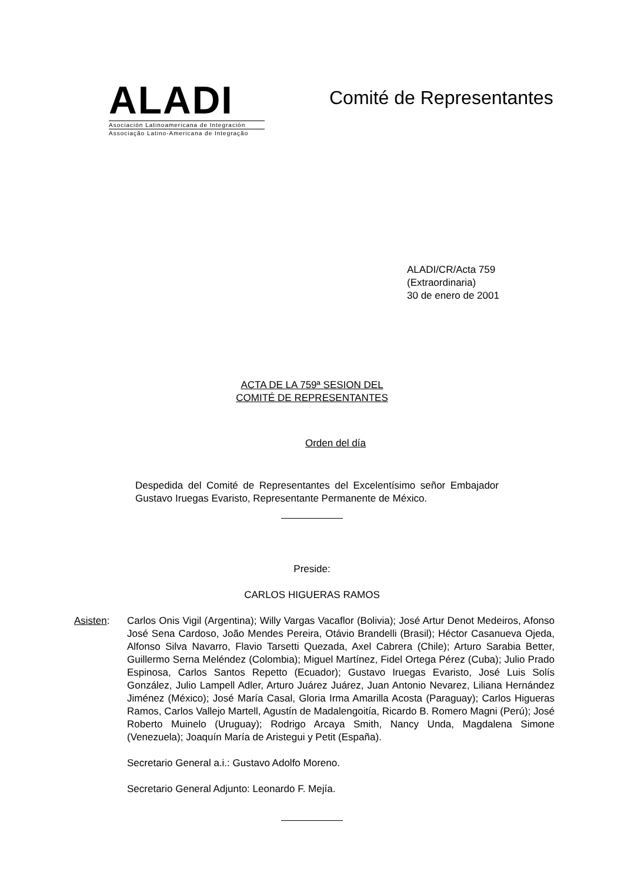ALADI
Asociación Latinoamericana de Integración
Associação Latino-Americana de Integração
Comité de Representantes
ALADI/CR/Acta 759
(Extraordinaria)
30 de enero de 2001
ACTA DE LA 759ª SESION DEL
COMITÉ DE REPRESENTANTES
Orden del día
Despedida del Comité de Representantes del Excelentísimo señor Embajador Gustavo Iruegas Evaristo, Representante Permanente de México.
Preside:
CARLOS HIGUERAS RAMOS
Asisten: Carlos Onis Vigil (Argentina); Willy Vargas Vacaflor (Bolivia); José Artur Denot Medeiros, Afonso José Sena Cardoso, João Mendes Pereira, Otávio Brandelli (Brasil); Héctor Casanueva Ojeda, Alfonso Silva Navarro, Flavio Tarsetti Quezada, Axel Cabrera (Chile); Arturo Sarabia Better, Guillermo Serna Meléndez (Colombia); Miguel Martínez, Fidel Ortega Pérez (Cuba); Julio Prado Espinosa, Carlos Santos Repetto (Ecuador); Gustavo Iruegas Evaristo, José Luis Solís González, Julio Lampell Adler, Arturo Juárez Juárez, Juan Antonio Nevarez, Liliana Hernández Jiménez (México); José María Casal, Gloria Irma Amarilla Acosta (Paraguay); Carlos Higueras Ramos, Carlos Vallejo Martell, Agustín de Madalengoitía, Ricardo B. Romero Magni (Perú); José Roberto Muinelo (Uruguay); Rodrigo Arcaya Smith, Nancy Unda, Magdalena Simone (Venezuela); Joaquín María de Aristegui y Petit (España).
Secretario General a.i.: Gustavo Adolfo Moreno.
Secretario General Adjunto: Leonardo F. Mejía.